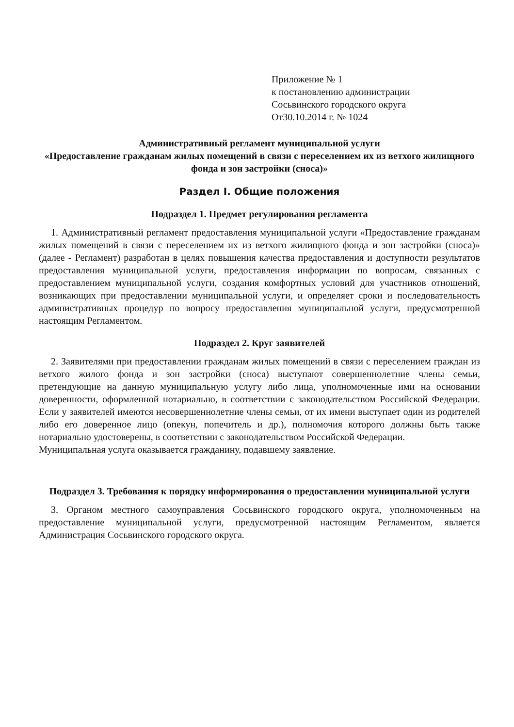Приложение № 1
к постановлению администрации
Сосьвинского городского округа
От30.10.2014 г. № 1024
Административный регламент муниципальной услуги
«Предоставление гражданам жилых помещений в связи с переселением их из ветхого жилищного фонда и зон застройки (сноса)»
Раздел I. Общие положения
Подраздел 1. Предмет регулирования регламента
1. Административный регламент предоставления муниципальной услуги «Предоставление гражданам жилых помещений в связи с переселением их из ветхого жилищного фонда и зон застройки (сноса)» (далее - Регламент) разработан в целях повышения качества предоставления и доступности результатов предоставления муниципальной услуги, предоставления информации по вопросам, связанных с предоставлением муниципальной услуги, создания комфортных условий для участников отношений, возникающих при предоставлении муниципальной услуги, и определяет сроки и последовательность административных процедур по вопросу предоставления муниципальной услуги, предусмотренной настоящим Регламентом.
Подраздел 2. Круг заявителей
2. Заявителями при предоставлении гражданам жилых помещений в связи с переселением граждан из ветхого жилого фонда и зон застройки (сноса) выступают совершеннолетние члены семьи, претендующие на данную муниципальную услугу либо лица, уполномоченные ими на основании доверенности, оформленной нотариально, в соответствии с законодательством Российской Федерации. Если у заявителей имеются несовершеннолетние члены семьи, от их имени выступает один из родителей либо его доверенное лицо (опекун, попечитель и др.), полномочия которого должны быть также нотариально удостоверены, в соответствии с законодательством Российской Федерации.
Муниципальная услуга оказывается гражданину, подавшему заявление.
Подраздел 3. Требования к порядку информирования о предоставлении муниципальной услуги
3. Органом местного самоуправления Сосьвинского городского округа, уполномоченным на предоставление муниципальной услуги, предусмотренной настоящим Регламентом, является Администрация Сосьвинского городского округа.